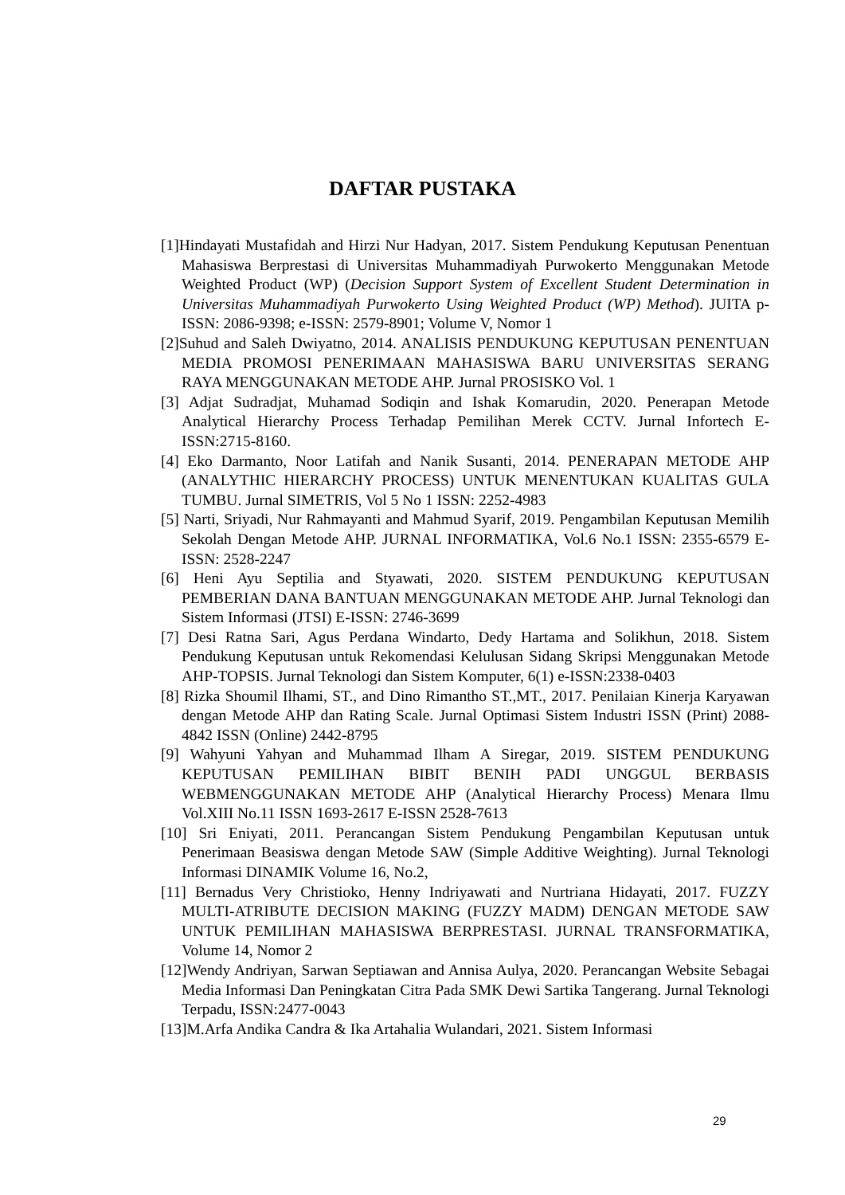DAFTAR PUSTAKA
[1]Hindayati Mustafidah and Hirzi Nur Hadyan, 2017. Sistem Pendukung Keputusan Penentuan Mahasiswa Berprestasi di Universitas Muhammadiyah Purwokerto Menggunakan Metode Weighted Product (WP) (Decision Support System of Excellent Student Determination in Universitas Muhammadiyah Purwokerto Using Weighted Product (WP) Method). JUITA p-ISSN: 2086-9398; e-ISSN: 2579-8901; Volume V, Nomor 1
[2]Suhud and Saleh Dwiyatno, 2014. ANALISIS PENDUKUNG KEPUTUSAN PENENTUAN MEDIA PROMOSI PENERIMAAN MAHASISWA BARU UNIVERSITAS SERANG RAYA MENGGUNAKAN METODE AHP. Jurnal PROSISKO Vol. 1
[3] Adjat Sudradjat, Muhamad Sodiqin and Ishak Komarudin, 2020. Penerapan Metode Analytical Hierarchy Process Terhadap Pemilihan Merek CCTV. Jurnal Infortech E-ISSN:2715-8160.
[4] Eko Darmanto, Noor Latifah and Nanik Susanti, 2014. PENERAPAN METODE AHP (ANALYTHIC HIERARCHY PROCESS) UNTUK MENENTUKAN KUALITAS GULA TUMBU. Jurnal SIMETRIS, Vol 5 No 1 ISSN: 2252-4983
[5] Narti, Sriyadi, Nur Rahmayanti and Mahmud Syarif, 2019. Pengambilan Keputusan Memilih Sekolah Dengan Metode AHP. JURNAL INFORMATIKA, Vol.6 No.1 ISSN: 2355-6579 E-ISSN: 2528-2247
[6] Heni Ayu Septilia and Styawati, 2020. SISTEM PENDUKUNG KEPUTUSAN PEMBERIAN DANA BANTUAN MENGGUNAKAN METODE AHP. Jurnal Teknologi dan Sistem Informasi (JTSI) E-ISSN: 2746-3699
[7] Desi Ratna Sari, Agus Perdana Windarto, Dedy Hartama and Solikhun, 2018. Sistem Pendukung Keputusan untuk Rekomendasi Kelulusan Sidang Skripsi Menggunakan Metode AHP-TOPSIS. Jurnal Teknologi dan Sistem Komputer, 6(1) e-ISSN:2338-0403
[8] Rizka Shoumil Ilhami, ST., and Dino Rimantho ST.,MT., 2017. Penilaian Kinerja Karyawan dengan Metode AHP dan Rating Scale. Jurnal Optimasi Sistem Industri ISSN (Print) 2088-4842 ISSN (Online) 2442-8795
[9] Wahyuni Yahyan and Muhammad Ilham A Siregar, 2019. SISTEM PENDUKUNG KEPUTUSAN PEMILIHAN BIBIT BENIH PADI UNGGUL BERBASIS WEBMENGGUNAKAN METODE AHP (Analytical Hierarchy Process) Menara Ilmu Vol.XIII No.11 ISSN 1693-2617 E-ISSN 2528-7613
[10] Sri Eniyati, 2011. Perancangan Sistem Pendukung Pengambilan Keputusan untuk Penerimaan Beasiswa dengan Metode SAW (Simple Additive Weighting). Jurnal Teknologi Informasi DINAMIK Volume 16, No.2,
[11] Bernadus Very Christioko, Henny Indriyawati and Nurtriana Hidayati, 2017. FUZZY MULTI-ATRIBUTE DECISION MAKING (FUZZY MADM) DENGAN METODE SAW UNTUK PEMILIHAN MAHASISWA BERPRESTASI. JURNAL TRANSFORMATIKA, Volume 14, Nomor 2
[12]Wendy Andriyan, Sarwan Septiawan and Annisa Aulya, 2020. Perancangan Website Sebagai Media Informasi Dan Peningkatan Citra Pada SMK Dewi Sartika Tangerang. Jurnal Teknologi Terpadu, ISSN:2477-0043
[13]M.Arfa Andika Candra & Ika Artahalia Wulandari, 2021. Sistem Informasi
29